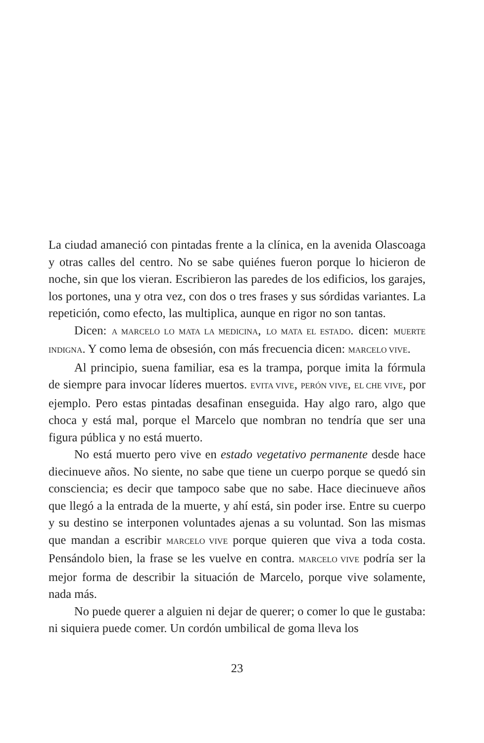La ciudad amaneció con pintadas frente a la clínica, en la avenida Olascoaga y otras calles del centro. No se sabe quiénes fueron porque lo hicieron de noche, sin que los vieran. Escribieron las paredes de los edificios, los garajes, los portones, una y otra vez, con dos o tres frases y sus sórdidas variantes. La repetición, como efecto, las multiplica, aunque en rigor no son tantas.
Dicen: A MARCELO LO MATA LA MEDICINA, LO MATA EL ESTADO. dicen: MUERTE INDIGNA. Y como lema de obsesión, con más frecuencia dicen: MARCELO VIVE.
Al principio, suena familiar, esa es la trampa, porque imita la fórmula de siempre para invocar líderes muertos. EVITA VIVE, PERÓN VIVE, EL CHE VIVE, por ejemplo. Pero estas pintadas desafinan enseguida. Hay algo raro, algo que choca y está mal, porque el Marcelo que nombran no tendría que ser una figura pública y no está muerto.
No está muerto pero vive en estado vegetativo permanente desde hace diecinueve años. No siente, no sabe que tiene un cuerpo porque se quedó sin consciencia; es decir que tampoco sabe que no sabe. Hace diecinueve años que llegó a la entrada de la muerte, y ahí está, sin poder irse. Entre su cuerpo y su destino se interponen voluntades ajenas a su voluntad. Son las mismas que mandan a escribir MARCELO VIVE porque quieren que viva a toda costa. Pensándolo bien, la frase se les vuelve en contra. MARCELO VIVE podría ser la mejor forma de describir la situación de Marcelo, porque vive solamente, nada más.
No puede querer a alguien ni dejar de querer; o comer lo que le gustaba: ni siquiera puede comer. Un cordón umbilical de goma lleva los
23